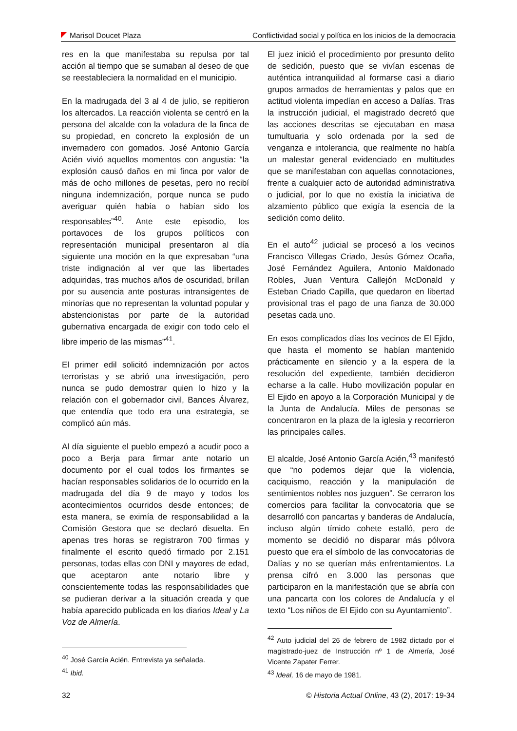Marisol Doucet Plaza Conflictividad social y política en los inicios de la democracia
res en la que manifestaba su repulsa por tal acción al tiempo que se sumaban al deseo de que se reestableciera la normalidad en el municipio.
En la madrugada del 3 al 4 de julio, se repitieron los altercados. La reacción violenta se centró en la persona del alcalde con la voladura de la finca de su propiedad, en concreto la explosión de un invernadero con gomados. José Antonio García Acién vivió aquellos momentos con angustia: “la explosión causó daños en mi finca por valor de más de ocho millones de pesetas, pero no recibí ninguna indemnización, porque nunca se pudo averiguar quién había o habían sido los responsables”<sup>40</sup>. Ante este episodio, los portavoces de los grupos políticos con representación municipal presentaron al día siguiente una moción en la que expresaban “una triste indignación al ver que las libertades adquiridas, tras muchos años de oscuridad, brillan por su ausencia ante posturas intransigentes de minorías que no representan la voluntad popular y abstencionistas por parte de la autoridad gubernativa encargada de exigir con todo celo el libre imperio de las mismas”<sup>41</sup>.
El primer edil solicitó indemnización por actos terroristas y se abrió una investigación, pero nunca se pudo demostrar quien lo hizo y la relación con el gobernador civil, Bances Álvarez, que entendía que todo era una estrategia, se complicó aún más.
Al día siguiente el pueblo empezó a acudir poco a poco a Berja para firmar ante notario un documento por el cual todos los firmantes se hacían responsables solidarios de lo ocurrido en la madrugada del día 9 de mayo y todos los acontecimientos ocurridos desde entonces; de esta manera, se eximía de responsabilidad a la Comisión Gestora que se declaró disuelta. En apenas tres horas se registraron 700 firmas y finalmente el escrito quedó firmado por 2.151 personas, todas ellas con DNI y mayores de edad, que aceptaron ante notario libre y conscientemente todas las responsabilidades que se pudieran derivar a la situación creada y que había aparecido publicada en los diarios Ideal y La Voz de Almería.
<sup>40</sup> José García Acién. Entrevista ya señalada.
<sup>41</sup> Ibid.
El juez inició el procedimiento por presunto delito de sedición, puesto que se vivían escenas de auténtica intranquilidad al formarse casi a diario grupos armados de herramientas y palos que en actitud violenta impedían en acceso a Dalías. Tras la instrucción judicial, el magistrado decretó que las acciones descritas se ejecutaban en masa tumultuaria y solo ordenada por la sed de venganza e intolerancia, que realmente no había un malestar general evidenciado en multitudes que se manifestaban con aquellas connotaciones, frente a cualquier acto de autoridad administrativa o judicial, por lo que no existía la iniciativa de alzamiento público que exigía la esencia de la sedición como delito.
En el auto<sup>42</sup> judicial se procesó a los vecinos Francisco Villegas Criado, Jesús Gómez Ocaña, José Fernández Aguilera, Antonio Maldonado Robles, Juan Ventura Callejón McDonald y Esteban Criado Capilla, que quedaron en libertad provisional tras el pago de una fianza de 30.000 pesetas cada uno.
En esos complicados días los vecinos de El Ejido, que hasta el momento se habían mantenido prácticamente en silencio y a la espera de la resolución del expediente, también decidieron echarse a la calle. Hubo movilización popular en El Ejido en apoyo a la Corporación Municipal y de la Junta de Andalucía. Miles de personas se concentraron en la plaza de la iglesia y recorrieron las principales calles.
El alcalde, José Antonio García Acién,<sup>43</sup> manifestó que “no podemos dejar que la violencia, caciquismo, reacción y la manipulación de sentimientos nobles nos juzguen”. Se cerraron los comercios para facilitar la convocatoria que se desarrolló con pancartas y banderas de Andalucía, incluso algún tímido cohete estalló, pero de momento se decidió no disparar más pólvora puesto que era el símbolo de las convocatorias de Dalías y no se querían más enfrentamientos. La prensa cifró en 3.000 las personas que participaron en la manifestación que se abría con una pancarta con los colores de Andalucía y el texto “Los niños de El Ejido con su Ayuntamiento”.
<sup>42</sup> Auto judicial del 26 de febrero de 1982 dictado por el magistrado-juez de Instrucción nº 1 de Almería, José Vicente Zapater Ferrer.
<sup>43</sup> Ideal, 16 de mayo de 1981.
32 © Historia Actual Online, 43 (2), 2017: 19-34